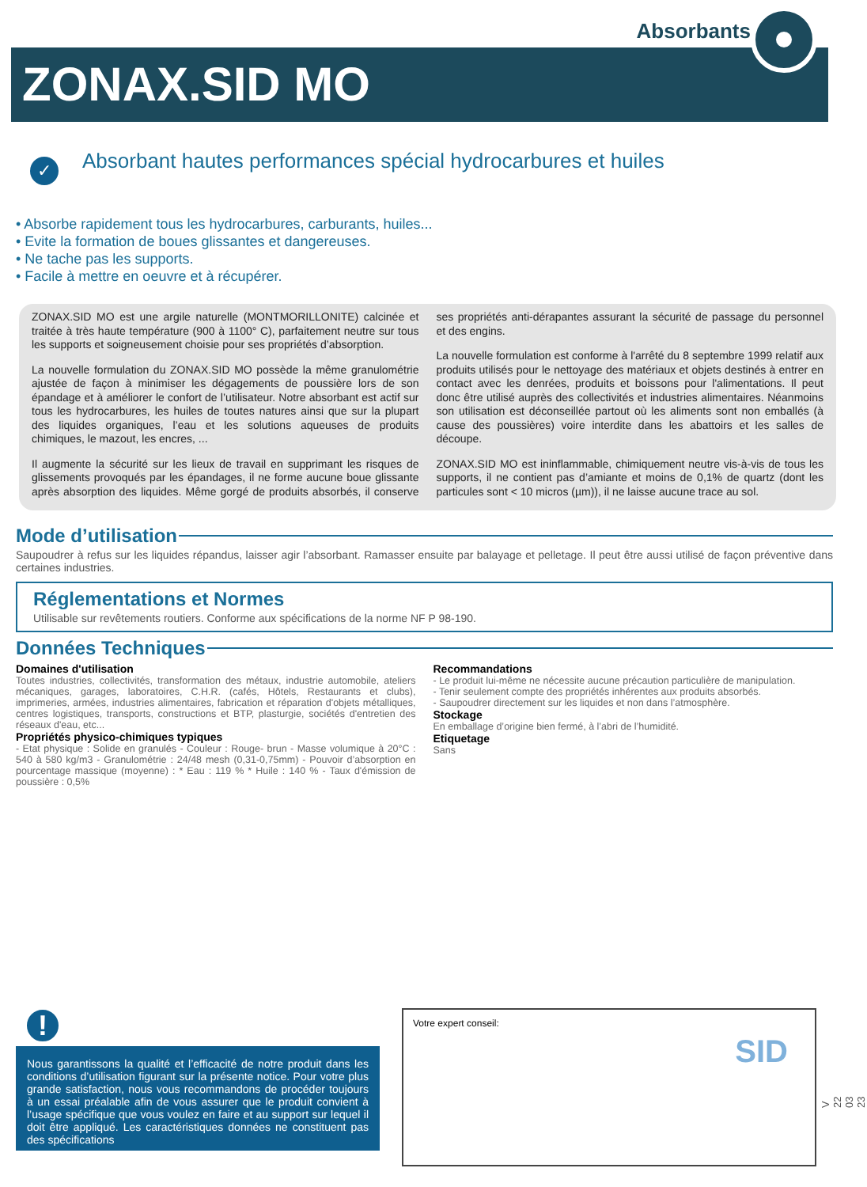Absorbants
ZONAX.SID MO
✓
Absorbant hautes performances spécial hydrocarbures et huiles
• Absorbe rapidement tous les hydrocarbures, carburants, huiles...
• Evite la formation de boues glissantes et dangereuses.
• Ne tache pas les supports.
• Facile à mettre en oeuvre et à récupérer.
ZONAX.SID MO est une argile naturelle (MONTMORILLONITE) calcinée et traitée à très haute température (900 à 1100° C), parfaitement neutre sur tous les supports et soigneusement choisie pour ses propriétés d’absorption.
La nouvelle formulation du ZONAX.SID MO possède la même granulométrie ajustée de façon à minimiser les dégagements de poussière lors de son épandage et à améliorer le confort de l’utilisateur. Notre absorbant est actif sur tous les hydrocarbures, les huiles de toutes natures ainsi que sur la plupart des liquides organiques, l’eau et les solutions aqueuses de produits chimiques, le mazout, les encres, ...
Il augmente la sécurité sur les lieux de travail en supprimant les risques de glissements provoqués par les épandages, il ne forme aucune boue glissante après absorption des liquides. Même gorgé de produits absorbés, il conserve ses propriétés anti-dérapantes assurant la sécurité de passage du personnel et des engins.
La nouvelle formulation est conforme à l'arrêté du 8 septembre 1999 relatif aux produits utilisés pour le nettoyage des matériaux et objets destinés à entrer en contact avec les denrées, produits et boissons pour l'alimentations. Il peut donc être utilisé auprès des collectivités et industries alimentaires. Néanmoins son utilisation est déconseillée partout où les aliments sont non emballés (à cause des poussières) voire interdite dans les abattoirs et les salles de découpe.
ZONAX.SID MO est ininflammable, chimiquement neutre vis-à-vis de tous les supports, il ne contient pas d’amiante et moins de 0,1% de quartz (dont les particules sont < 10 micros (µm)), il ne laisse aucune trace au sol.
Mode d’utilisation
Saupoudrer à refus sur les liquides répandus, laisser agir l’absorbant. Ramasser ensuite par balayage et pelletage. Il peut être aussi utilisé de façon préventive dans certaines industries.
Réglementations et Normes
Utilisable sur revêtements routiers. Conforme aux spécifications de la norme NF P 98-190.
Données Techniques
Domaines d'utilisation
Toutes industries, collectivités, transformation des métaux, industrie automobile, ateliers mécaniques, garages, laboratoires, C.H.R. (cafés, Hôtels, Restaurants et clubs), imprimeries, armées, industries alimentaires, fabrication et réparation d'objets métalliques, centres logistiques, transports, constructions et BTP, plasturgie, sociétés d'entretien des réseaux d'eau, etc...
Propriétés physico-chimiques typiques
- Etat physique : Solide en granulés - Couleur : Rouge- brun - Masse volumique à 20°C : 540 à 580 kg/m3 - Granulométrie : 24/48 mesh (0,31-0,75mm) - Pouvoir d’absorption en pourcentage massique (moyenne) : * Eau : 119 % * Huile : 140 % - Taux d'émission de poussière : 0,5%
Recommandations
- Le produit lui-même ne nécessite aucune précaution particulière de manipulation.
- Tenir seulement compte des propriétés inhérentes aux produits absorbés.
- Saupoudrer directement sur les liquides et non dans l’atmosphère.
Stockage
En emballage d’origine bien fermé, à l’abri de l’humidité.
Etiquetage
Sans
!
Nous garantissons la qualité et l’efficacité de notre produit dans les conditions d’utilisation figurant sur la présente notice. Pour votre plus grande satisfaction, nous vous recommandons de procéder toujours à un essai préalable afin de vous assurer que le produit convient à l’usage spécifique que vous voulez en faire et au support sur lequel il doit être appliqué. Les caractéristiques données ne constituent pas des spécifications
Votre expert conseil:
SID
V 22 03 23